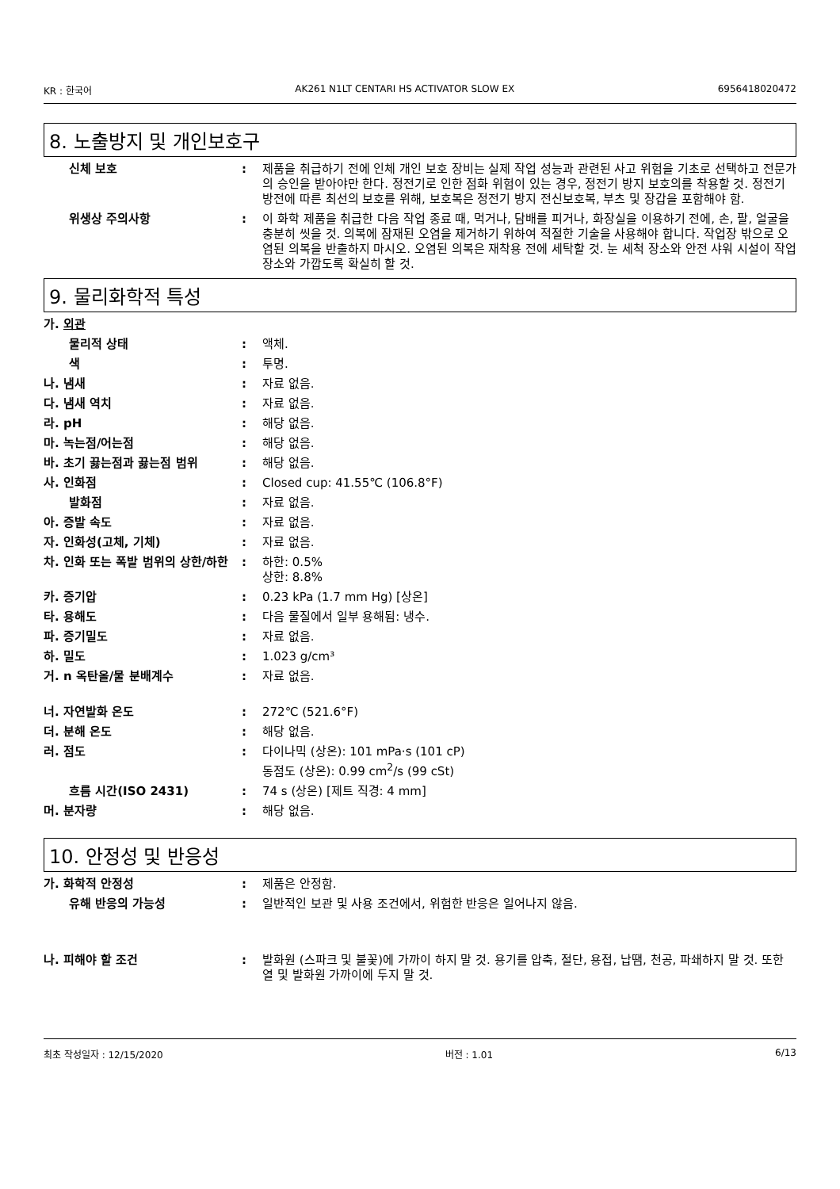KR : 한국어 AK261 N1LT CENTARI HS ACTIVATOR SLOW EX 6956418020472
8. 노출방지 및 개인보호구
신체 보호 : 제품을 취급하기 전에 인체 개인 보호 장비는 실제 작업 성능과 관련된 사고 위험을 기초로 선택하고 전문가의 승인을 받아야만 한다. 정전기로 인한 점화 위험이 있는 경우, 정전기 방지 보호의를 착용할 것. 정전기 방전에 따른 최선의 보호를 위해, 보호복은 정전기 방지 전신보호복, 부츠 및 장갑을 포함해야 함.
위생상 주의사항 : 이 화학 제품을 취급한 다음 작업 종료 때, 먹거나, 담배를 피거나, 화장실을 이용하기 전에, 손, 팔, 얼굴을 충분히 씻을 것. 의복에 잠재된 오염을 제거하기 위하여 적절한 기술을 사용해야 합니다. 작업장 밖으로 오염된 의복을 반출하지 마시오. 오염된 의복은 재착용 전에 세탁할 것. 눈 세척 장소와 안전 샤워 시설이 작업 장소와 가깝도록 확실히 할 것.
9. 물리화학적 특성
가. 외관
물리적 상태 : 액체.
색 : 투명.
나. 냄새 : 자료 없음.
다. 냄새 역치 : 자료 없음.
라. pH : 해당 없음.
마. 녹는점/어는점 : 해당 없음.
바. 초기 끓는점과 끓는점 범위 : 해당 없음.
사. 인화점 : Closed cup: 41.55℃ (106.8°F)
발화점 : 자료 없음.
아. 증발 속도 : 자료 없음.
자. 인화성(고체, 기체) : 자료 없음.
차. 인화 또는 폭발 범위의 상한/하한
: 하한: 0.5%
상한: 8.8%
카. 증기압 : 0.23 kPa (1.7 mm Hg) [상온]
타. 용해도 : 다음 물질에서 일부 용해됨: 냉수.
파. 증기밀도 : 자료 없음.
하. 밀도 : 1.023 g/cm³
거. n 옥탄올/물 분배계수 : 자료 없음.
너. 자연발화 온도 : 272℃ (521.6°F)
더. 분해 온도 : 해당 없음.
러. 점도 : 다이나믹 (상온): 101 mPa·s (101 cP)
동점도 (상온): 0.99 cm<sup>2</sup>/s (99 cSt)
흐름 시간(ISO 2431) : 74 s (상온) [제트 직경: 4 mm]
머. 분자량 : 해당 없음.
10. 안정성 및 반응성
가. 화학적 안정성 : 제품은 안정함.
유해 반응의 가능성 : 일반적인 보관 및 사용 조건에서, 위험한 반응은 일어나지 않음.
나. 피해야 할 조건 : 발화원 (스파크 및 불꽃)에 가까이 하지 말 것. 용기를 압축, 절단, 용접, 납땜, 천공, 파쇄하지 말 것. 또한 열 및 발화원 가까이에 두지 말 것.
최초 작성일자 : 12/15/2020 버전 : 1.01 6/13